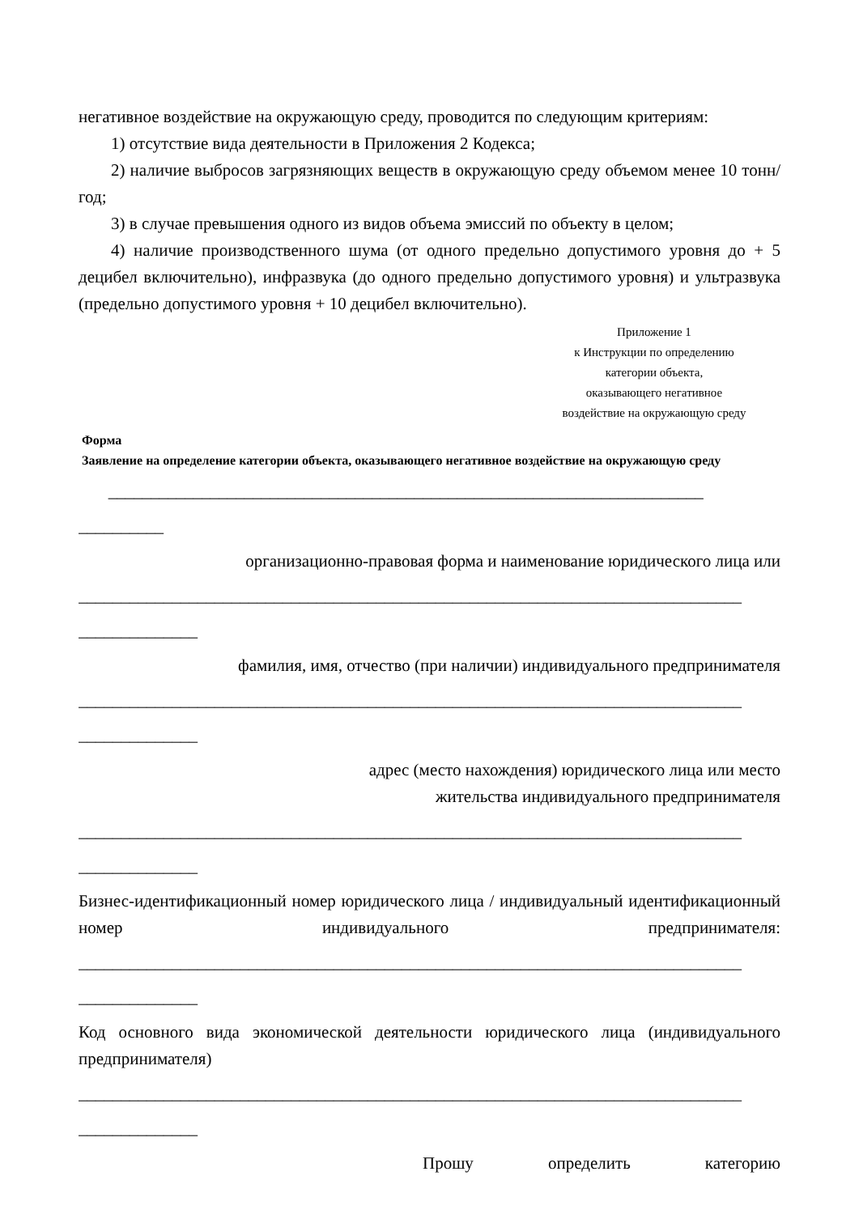негативное воздействие на окружающую среду, проводится по следующим критериям:
1) отсутствие вида деятельности в Приложения 2 Кодекса;
2) наличие выбросов загрязняющих веществ в окружающую среду объемом менее 10 тонн/год;
3) в случае превышения одного из видов объема эмиссий по объекту в целом;
4) наличие производственного шума (от одного предельно допустимого уровня до + 5 децибел включительно), инфразвука (до одного предельно допустимого уровня) и ультразвука (предельно допустимого уровня + 10 децибел включительно).
Приложение 1
к Инструкции по определению
категории объекта,
оказывающего негативное
воздействие на окружающую среду
Форма
Заявление на определение категории объекта, оказывающего негативное воздействие на окружающую среду
______________________________________________________________________
__________
организационно-правовая форма и наименование юридического лица или
______________________________________________________________________________
______________
фамилия, имя, отчество (при наличии) индивидуального предпринимателя
______________________________________________________________________________
______________
адрес (место нахождения) юридического лица или место
жительства индивидуального предпринимателя
______________________________________________________________________________
______________
Бизнес-идентификационный номер юридического лица / индивидуальный идентификационный номер индивидуального предпринимателя:
______________________________________________________________________________
______________
Код основного вида экономической деятельности юридического лица (индивидуального предпринимателя)
______________________________________________________________________________
______________
Прошу определить категорию